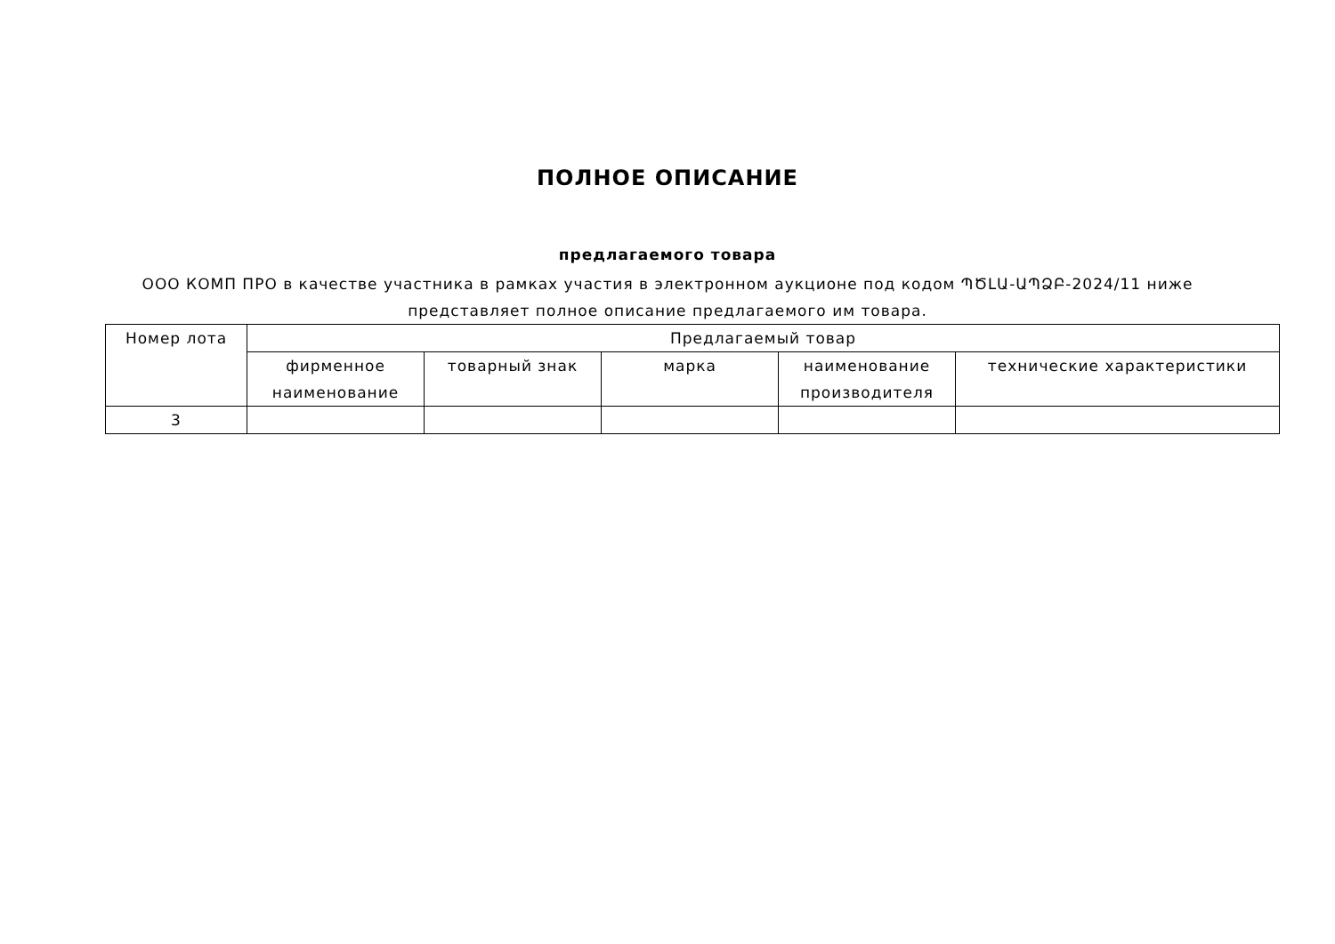ПОЛНОЕ ОПИСАНИЕ
предлагаемого товара
ООО КОМП ПРО в качестве участника в рамках участия в электронном аукционе под кодом ՊԾԼԱ-ԱՊՁԲ-2024/11 ниже представляет полное описание предлагаемого им товара.
| Номер лота | Предлагаемый товар | | | | |
| --- | --- | --- | --- | --- | --- |
| | фирменное наименование | товарный знак | марка | наименование производителя | технические характеристики |
| 3 | | | | | |